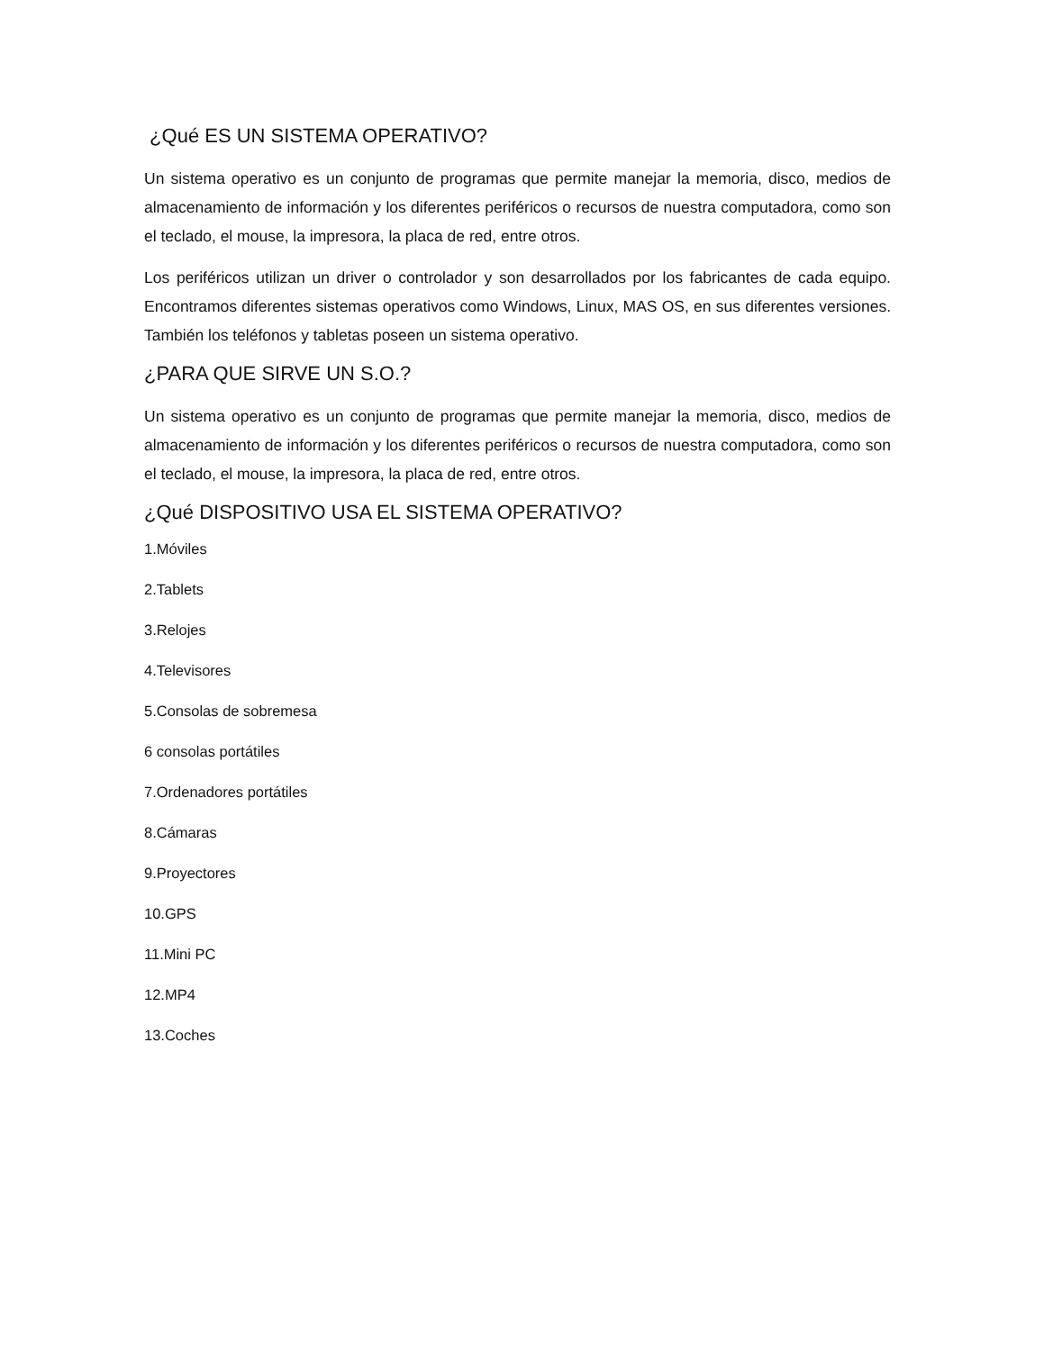¿Qué ES UN SISTEMA OPERATIVO?
Un sistema operativo es un conjunto de programas que permite manejar la memoria, disco, medios de almacenamiento de información y los diferentes periféricos o recursos de nuestra computadora, como son el teclado, el mouse, la impresora, la placa de red, entre otros.
Los periféricos utilizan un driver o controlador y son desarrollados por los fabricantes de cada equipo. Encontramos diferentes sistemas operativos como Windows, Linux, MAS OS, en sus diferentes versiones. También los teléfonos y tabletas poseen un sistema operativo.
¿PARA QUE SIRVE UN S.O.?
Un sistema operativo es un conjunto de programas que permite manejar la memoria, disco, medios de almacenamiento de información y los diferentes periféricos o recursos de nuestra computadora, como son el teclado, el mouse, la impresora, la placa de red, entre otros.
¿Qué DISPOSITIVO USA EL SISTEMA OPERATIVO?
1.Móviles
2.Tablets
3.Relojes
4.Televisores
5.Consolas de sobremesa
6 consolas portátiles
7.Ordenadores portátiles
8.Cámaras
9.Proyectores
10.GPS
11.Mini PC
12.MP4
13.Coches